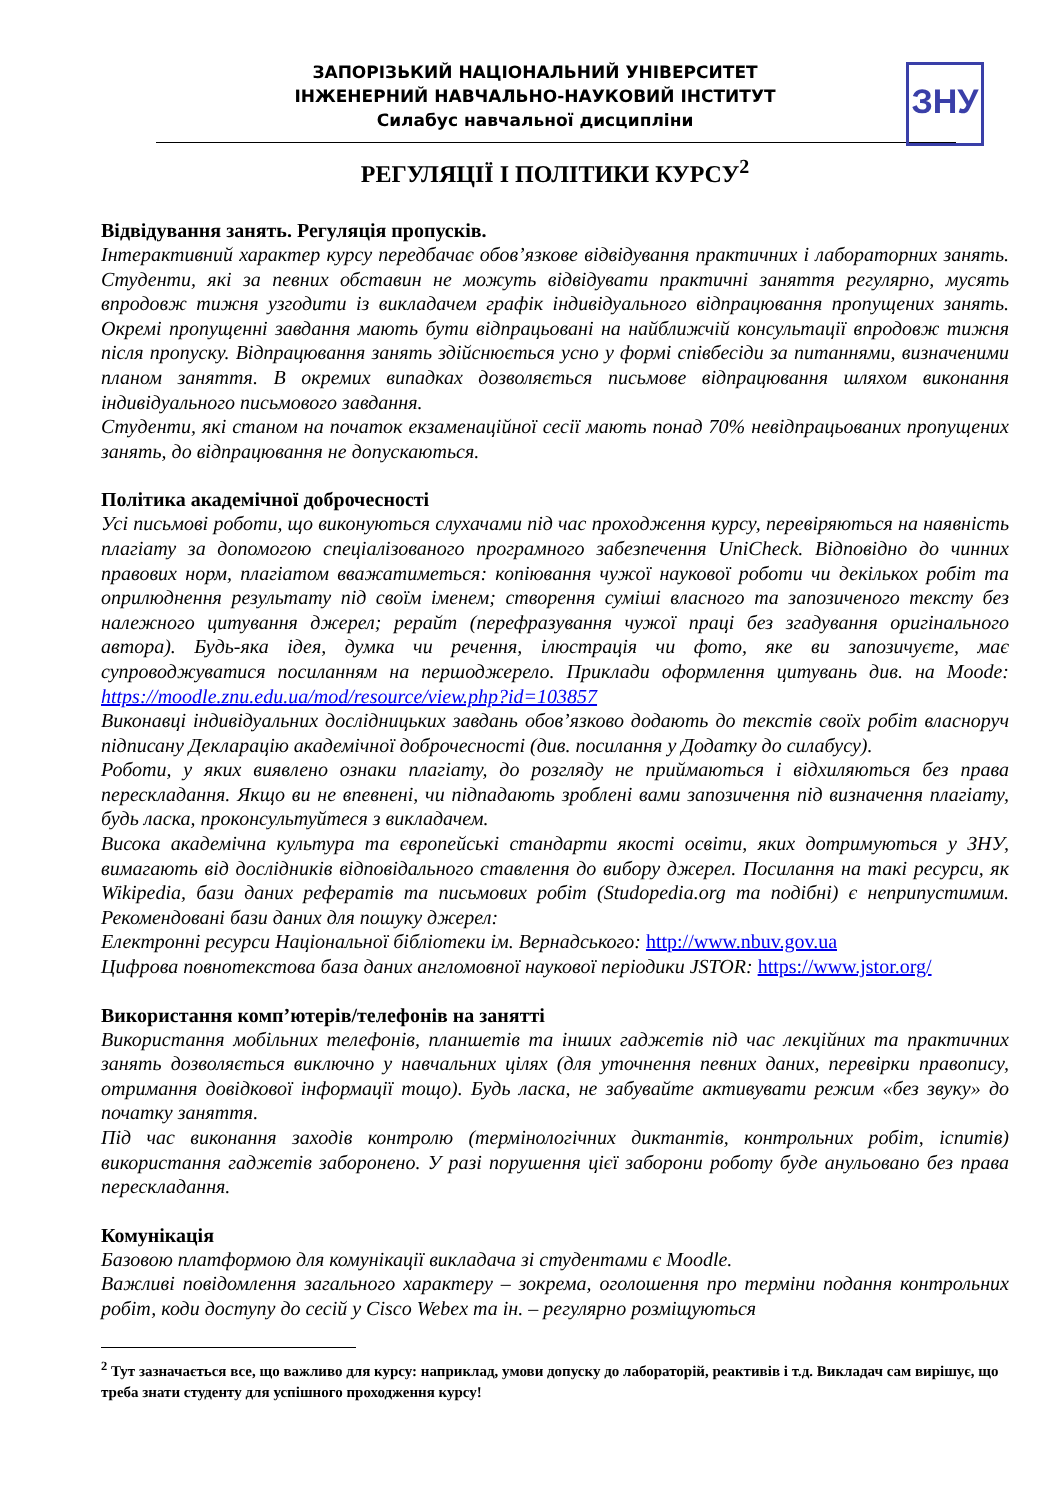ЗАПОРІЗЬКИЙ НАЦІОНАЛЬНИЙ УНІВЕРСИТЕТ
ІНЖЕНЕРНИЙ НАВЧАЛЬНО-НАУКОВИЙ ІНСТИТУТ
Силабус навчальної дисципліни
ЗНУ
РЕГУЛЯЦІЇ І ПОЛІТИКИ КУРСУ<sup>2</sup>
Відвідування занять. Регуляція пропусків.
Інтерактивний характер курсу передбачає обов’язкове відвідування практичних і лабораторних занять. Студенти, які за певних обставин не можуть відвідувати практичні заняття регулярно, мусять впродовж тижня узгодити із викладачем графік індивідуального відпрацювання пропущених занять. Окремі пропущенні завдання мають бути відпрацьовані на найближчій консультації впродовж тижня після пропуску. Відпрацювання занять здійснюється усно у формі співбесіди за питаннями, визначеними планом заняття. В окремих випадках дозволяється письмове відпрацювання шляхом виконання індивідуального письмового завдання.
Студенти, які станом на початок екзаменаційної сесії мають понад 70% невідпрацьованих пропущених занять, до відпрацювання не допускаються.
Політика академічної доброчесності
Усі письмові роботи, що виконуються слухачами під час проходження курсу, перевіряються на наявність плагіату за допомогою спеціалізованого програмного забезпечення UniCheck. Відповідно до чинних правових норм, плагіатом вважатиметься: копіювання чужої наукової роботи чи декількох робіт та оприлюднення результату під своїм іменем; створення суміші власного та запозиченого тексту без належного цитування джерел; рерайт (перефразування чужої праці без згадування оригінального автора). Будь-яка ідея, думка чи речення, ілюстрація чи фото, яке ви запозичуєте, має супроводжуватися посиланням на першоджерело. Приклади оформлення цитувань див. на Moode: https://moodle.znu.edu.ua/mod/resource/view.php?id=103857
Виконавці індивідуальних дослідницьких завдань обов’язково додають до текстів своїх робіт власноруч підписану Декларацію академічної доброчесності (див. посилання у Додатку до силабусу).
Роботи, у яких виявлено ознаки плагіату, до розгляду не приймаються і відхиляються без права перескладання. Якщо ви не впевнені, чи підпадають зроблені вами запозичення під визначення плагіату, будь ласка, проконсультуйтеся з викладачем.
Висока академічна культура та європейські стандарти якості освіти, яких дотримуються у ЗНУ, вимагають від дослідників відповідального ставлення до вибору джерел. Посилання на такі ресурси, як Wikipedia, бази даних рефератів та письмових робіт (Studopedia.org та подібні) є неприпустимим. Рекомендовані бази даних для пошуку джерел:
Електронні ресурси Національної бібліотеки ім. Вернадського: http://www.nbuv.gov.ua
Цифрова повнотекстова база даних англомовної наукової періодики JSTOR: https://www.jstor.org/
Використання комп’ютерів/телефонів на занятті
Використання мобільних телефонів, планшетів та інших гаджетів під час лекційних та практичних занять дозволяється виключно у навчальних цілях (для уточнення певних даних, перевірки правопису, отримання довідкової інформації тощо). Будь ласка, не забувайте активувати режим «без звуку» до початку заняття.
Під час виконання заходів контролю (термінологічних диктантів, контрольних робіт, іспитів) використання гаджетів заборонено. У разі порушення цієї заборони роботу буде анульовано без права перескладання.
Комунікація
Базовою платформою для комунікації викладача зі студентами є Moodle.
Важливі повідомлення загального характеру – зокрема, оголошення про терміни подання контрольних робіт, коди доступу до сесій у Cisco Webex та ін. – регулярно розміщуються
<sup>2</sup> Тут зазначається все, що важливо для курсу: наприклад, умови допуску до лабораторій, реактивів і т.д. Викладач сам вирішує, що треба знати студенту для успішного проходження курсу!